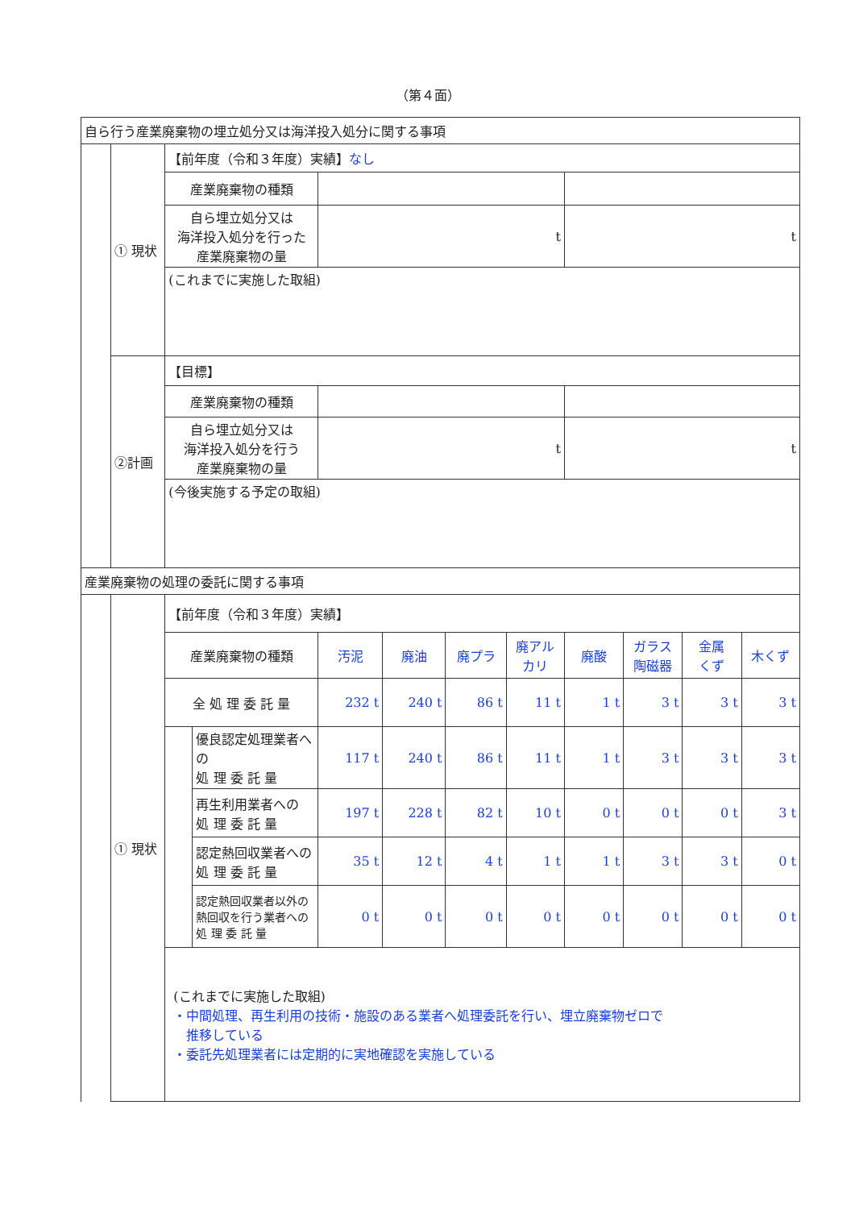（第４面）
| 自ら行う産業廃棄物の埋立処分又は海洋投入処分に関する事項 | | | | | | | | | | | |
| | ① 現状 | 【前年度（令和３年度）実績】 なし | | | | | | | | | |
| | | 産業廃棄物の種類 | | | | | | | | | |
| | | 自ら埋立処分又は 海洋投入処分を行った 産業廃棄物の量 | | t | | | | t | | | |
| | | (これまでに実施した取組) | | | | | | | | | |
| | ②計画 | 【目標】 | | | | | | | | | |
| | | 産業廃棄物の種類 | | | | | | | | | |
| | | 自ら埋立処分又は 海洋投入処分を行う 産業廃棄物の量 | | t | | | | t | | | |
| | | (今後実施する予定の取組) | | | | | | | | | |
| 産業廃棄物の処理の委託に関する事項 | | | | | | | | | | | |
| | ① 現状 | 【前年度（令和３年度）実績】 | | | | | | | | | |
| | | 産業廃棄物の種類 | | 汚泥 | 廃油 | 廃プラ | 廃アル カリ | 廃酸 | ガラス 陶磁器 | 金属 くず | 木くず |
| | | 全 処 理 委 託 量 | | 232 t | 240 t | 86 t | 11 t | 1 t | 3 t | 3 t | 3 t |
| | | | 優良認定処理業者への 処 理 委 託 量 | 117 t | 240 t | 86 t | 11 t | 1 t | 3 t | 3 t | 3 t |
| | | | 再生利用業者への 処 理 委 託 量 | 197 t | 228 t | 82 t | 10 t | 0 t | 0 t | 0 t | 3 t |
| | | | 認定熱回収業者への 処 理 委 託 量 | 35 t | 12 t | 4 t | 1 t | 1 t | 3 t | 3 t | 0 t |
| | | | 認定熱回収業者以外の 熱回収を行う業者への 処 理 委 託 量 | 0 t | 0 t | 0 t | 0 t | 0 t | 0 t | 0 t | 0 t |
| | | (これまでに実施した取組) ・中間処理、再生利用の技術・施設のある業者へ処理委託を行い、埋立廃棄物ゼロで 推移している ・委託先処理業者には定期的に実地確認を実施している | | | | | | | | | |